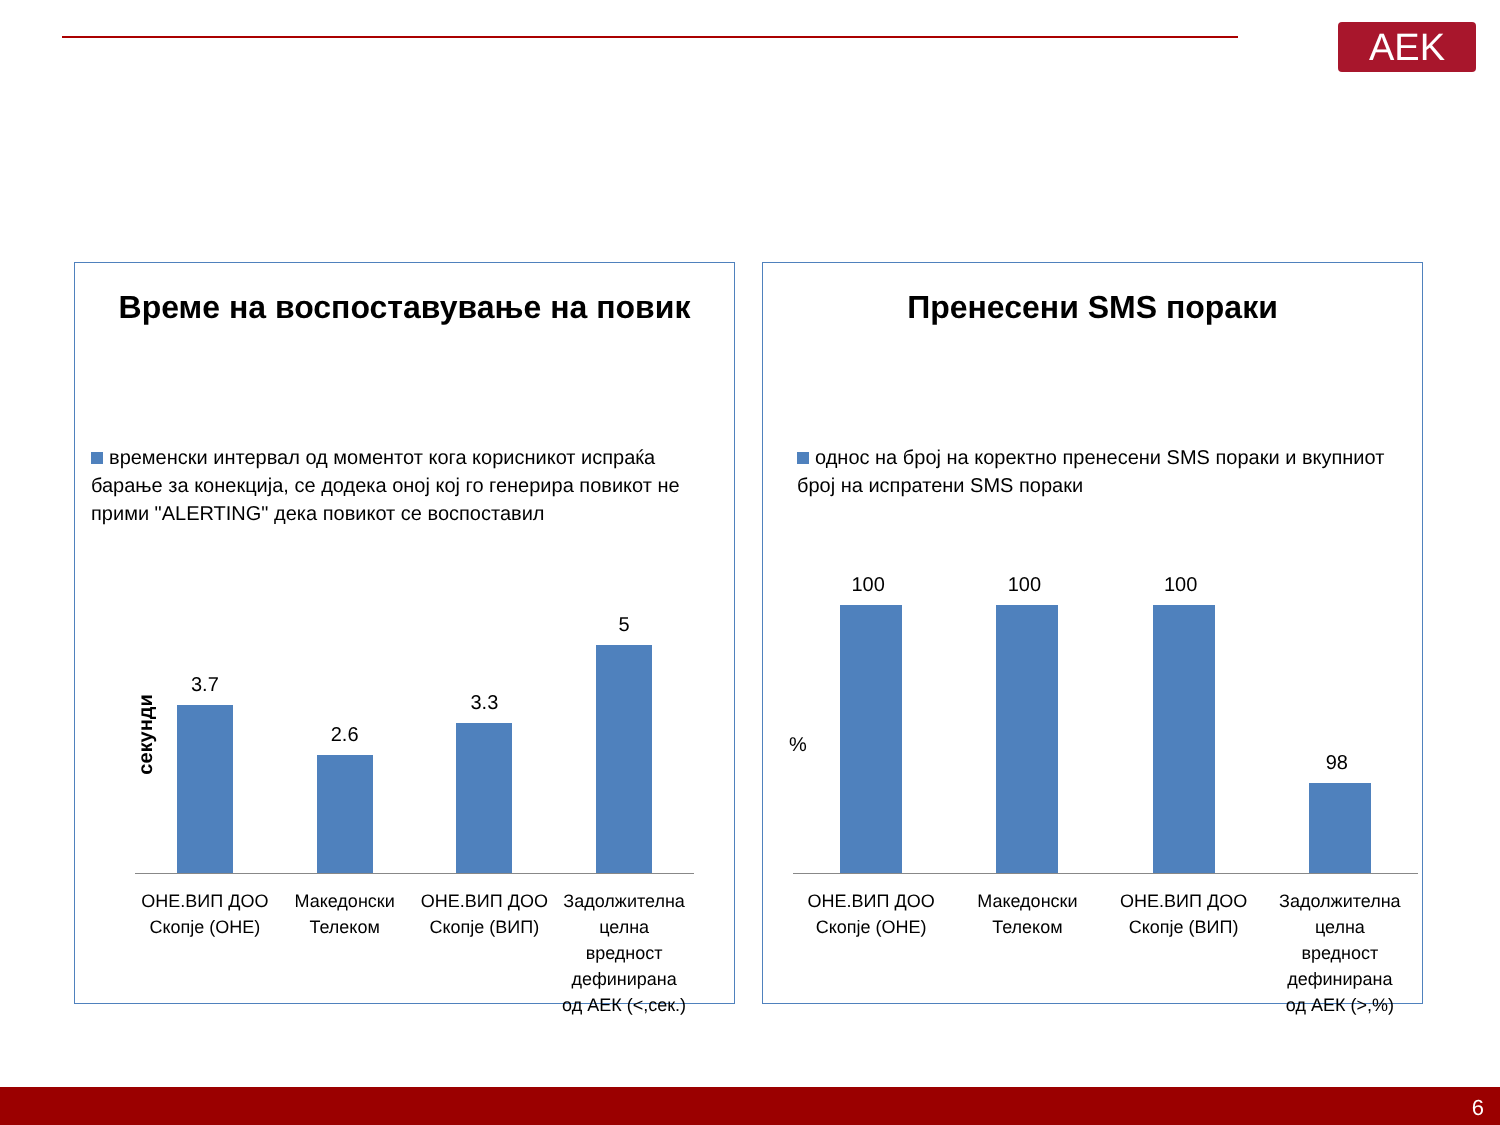AEK
Време на воспоставување на повик
временски интервал од моментот кога корисникот испраќа барање за конекција, се додека оној кој го генерира повикот не прими "ALERTING" дека повикот се воспоставил
секунди
3.7
2.6
3.3
5
ОНЕ.ВИП ДОО Скопје (ОНЕ)
Македонски Телеком
ОНЕ.ВИП ДОО Скопје (ВИП)
Задолжителна целна вредност дефинирана од АЕК (<,сек.)
Пренесени SMS пораки
однос на број на коректно пренесени SMS пораки и вкупниот број на испратени SMS пораки
%
100
100
100
98
ОНЕ.ВИП ДОО Скопје (ОНЕ)
Македонски Телеком
ОНЕ.ВИП ДОО Скопје (ВИП)
Задолжителна целна вредност дефинирана од АЕК (>,%)
6